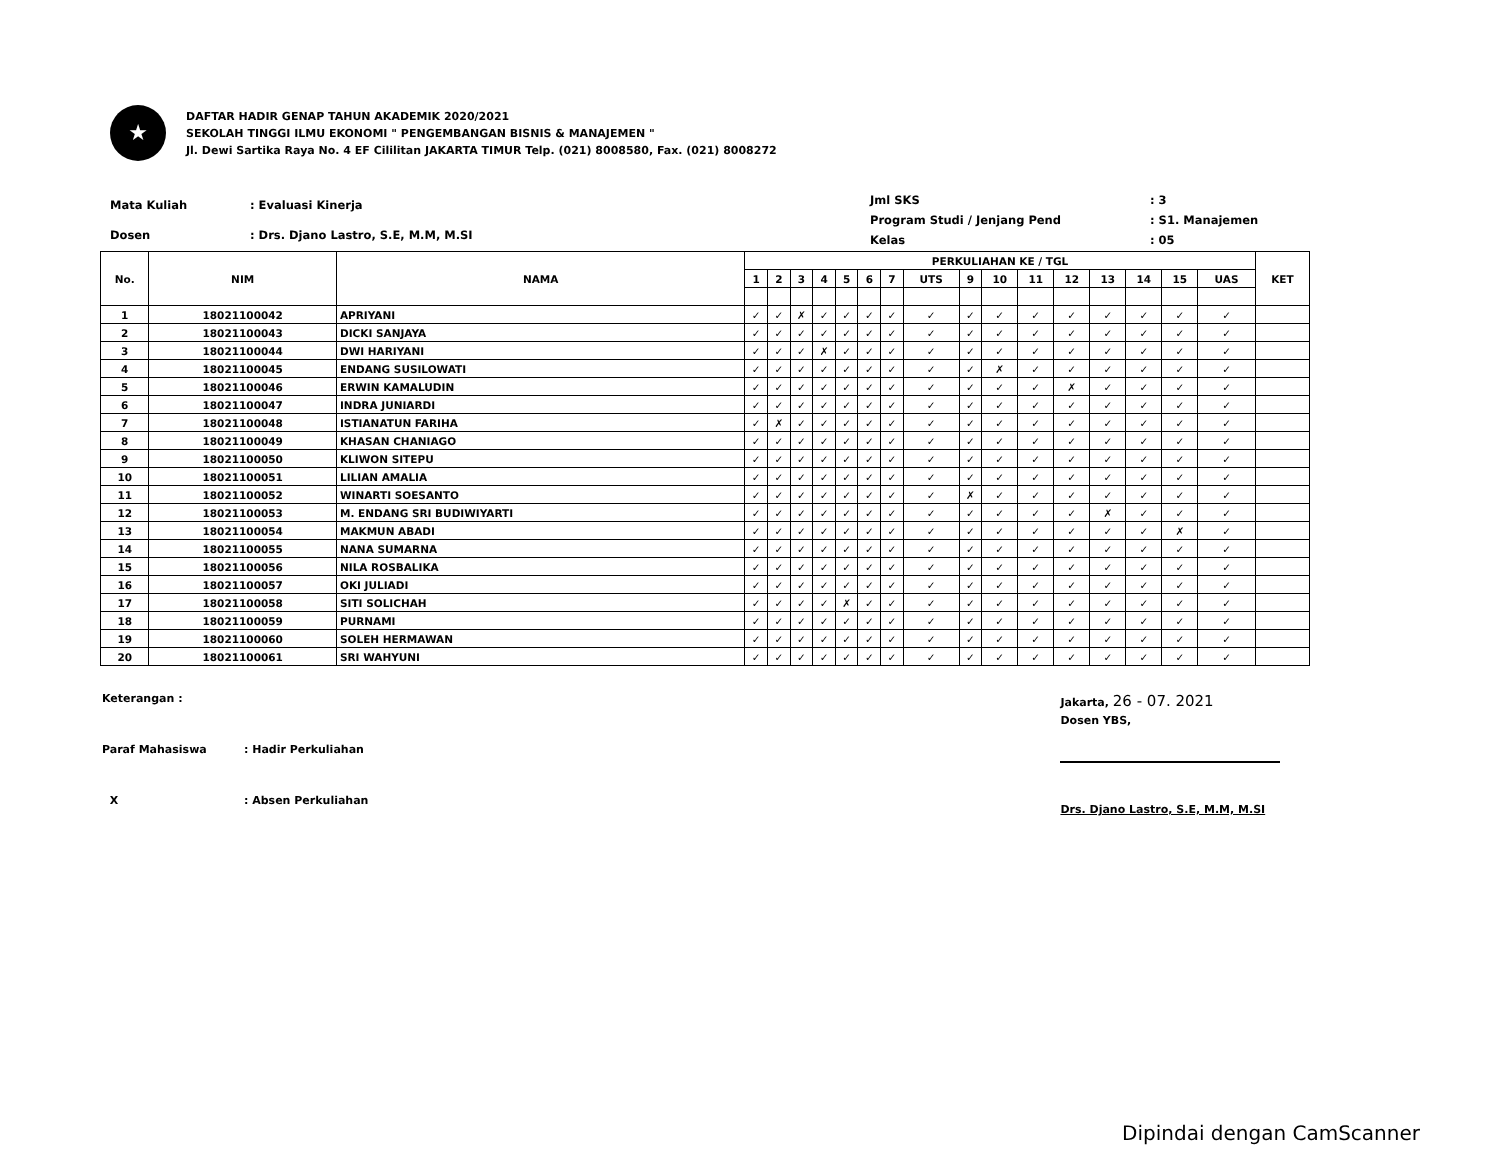★
DAFTAR HADIR GENAP TAHUN AKADEMIK 2020/2021
SEKOLAH TINGGI ILMU EKONOMI " PENGEMBANGAN BISNIS & MANAJEMEN "
Jl. Dewi Sartika Raya No. 4 EF Cililitan JAKARTA TIMUR Telp. (021) 8008580, Fax. (021) 8008272
| Mata Kuliah | : Evaluasi Kinerja |
| Dosen | : Drs. Djano Lastro, S.E, M.M, M.SI |
| Jml SKS | : 3 |
| Program Studi / Jenjang Pend | : S1. Manajemen |
| Kelas | : 05 |
| No. | NIM | NAMA | PERKULIAHAN KE / TGL | | | | | | | | | | | | | | | | KET |
| --- | --- | --- | --- | --- | --- | --- | --- | --- | --- | --- | --- | --- | --- | --- | --- | --- | --- | --- | --- |
| | | | 1 | 2 | 3 | 4 | 5 | 6 | 7 | UTS | 9 | 10 | 11 | 12 | 13 | 14 | 15 | UAS | |
| 1 | 18021100042 | APRIYANI | ✓ | ✓ | ✗ | ✓ | ✓ | ✓ | ✓ | ✓ | ✓ | ✓ | ✓ | ✓ | ✓ | ✓ | ✓ | ✓ | |
| 2 | 18021100043 | DICKI SANJAYA | ✓ | ✓ | ✓ | ✓ | ✓ | ✓ | ✓ | ✓ | ✓ | ✓ | ✓ | ✓ | ✓ | ✓ | ✓ | ✓ | |
| 3 | 18021100044 | DWI HARIYANI | ✓ | ✓ | ✓ | ✗ | ✓ | ✓ | ✓ | ✓ | ✓ | ✓ | ✓ | ✓ | ✓ | ✓ | ✓ | ✓ | |
| 4 | 18021100045 | ENDANG SUSILOWATI | ✓ | ✓ | ✓ | ✓ | ✓ | ✓ | ✓ | ✓ | ✓ | ✗ | ✓ | ✓ | ✓ | ✓ | ✓ | ✓ | |
| 5 | 18021100046 | ERWIN KAMALUDIN | ✓ | ✓ | ✓ | ✓ | ✓ | ✓ | ✓ | ✓ | ✓ | ✓ | ✓ | ✗ | ✓ | ✓ | ✓ | ✓ | |
| 6 | 18021100047 | INDRA JUNIARDI | ✓ | ✓ | ✓ | ✓ | ✓ | ✓ | ✓ | ✓ | ✓ | ✓ | ✓ | ✓ | ✓ | ✓ | ✓ | ✓ | |
| 7 | 18021100048 | ISTIANATUN FARIHA | ✓ | ✗ | ✓ | ✓ | ✓ | ✓ | ✓ | ✓ | ✓ | ✓ | ✓ | ✓ | ✓ | ✓ | ✓ | ✓ | |
| 8 | 18021100049 | KHASAN CHANIAGO | ✓ | ✓ | ✓ | ✓ | ✓ | ✓ | ✓ | ✓ | ✓ | ✓ | ✓ | ✓ | ✓ | ✓ | ✓ | ✓ | |
| 9 | 18021100050 | KLIWON SITEPU | ✓ | ✓ | ✓ | ✓ | ✓ | ✓ | ✓ | ✓ | ✓ | ✓ | ✓ | ✓ | ✓ | ✓ | ✓ | ✓ | |
| 10 | 18021100051 | LILIAN AMALIA | ✓ | ✓ | ✓ | ✓ | ✓ | ✓ | ✓ | ✓ | ✓ | ✓ | ✓ | ✓ | ✓ | ✓ | ✓ | ✓ | |
| 11 | 18021100052 | WINARTI SOESANTO | ✓ | ✓ | ✓ | ✓ | ✓ | ✓ | ✓ | ✓ | ✗ | ✓ | ✓ | ✓ | ✓ | ✓ | ✓ | ✓ | |
| 12 | 18021100053 | M. ENDANG SRI BUDIWIYARTI | ✓ | ✓ | ✓ | ✓ | ✓ | ✓ | ✓ | ✓ | ✓ | ✓ | ✓ | ✓ | ✗ | ✓ | ✓ | ✓ | |
| 13 | 18021100054 | MAKMUN ABADI | ✓ | ✓ | ✓ | ✓ | ✓ | ✓ | ✓ | ✓ | ✓ | ✓ | ✓ | ✓ | ✓ | ✓ | ✗ | ✓ | |
| 14 | 18021100055 | NANA SUMARNA | ✓ | ✓ | ✓ | ✓ | ✓ | ✓ | ✓ | ✓ | ✓ | ✓ | ✓ | ✓ | ✓ | ✓ | ✓ | ✓ | |
| 15 | 18021100056 | NILA ROSBALIKA | ✓ | ✓ | ✓ | ✓ | ✓ | ✓ | ✓ | ✓ | ✓ | ✓ | ✓ | ✓ | ✓ | ✓ | ✓ | ✓ | |
| 16 | 18021100057 | OKI JULIADI | ✓ | ✓ | ✓ | ✓ | ✓ | ✓ | ✓ | ✓ | ✓ | ✓ | ✓ | ✓ | ✓ | ✓ | ✓ | ✓ | |
| 17 | 18021100058 | SITI SOLICHAH | ✓ | ✓ | ✓ | ✓ | ✗ | ✓ | ✓ | ✓ | ✓ | ✓ | ✓ | ✓ | ✓ | ✓ | ✓ | ✓ | |
| 18 | 18021100059 | PURNAMI | ✓ | ✓ | ✓ | ✓ | ✓ | ✓ | ✓ | ✓ | ✓ | ✓ | ✓ | ✓ | ✓ | ✓ | ✓ | ✓ | |
| 19 | 18021100060 | SOLEH HERMAWAN | ✓ | ✓ | ✓ | ✓ | ✓ | ✓ | ✓ | ✓ | ✓ | ✓ | ✓ | ✓ | ✓ | ✓ | ✓ | ✓ | |
| 20 | 18021100061 | SRI WAHYUNI | ✓ | ✓ | ✓ | ✓ | ✓ | ✓ | ✓ | ✓ | ✓ | ✓ | ✓ | ✓ | ✓ | ✓ | ✓ | ✓ | |
| Keterangan : | |
| Paraf Mahasiswa | : Hadir Perkuliahan |
| X | : Absen Perkuliahan |
Jakarta, 26 - 07. 2021
Dosen YBS,
Drs. Djano Lastro, S.E, M.M, M.SI
Dipindai dengan CamScanner